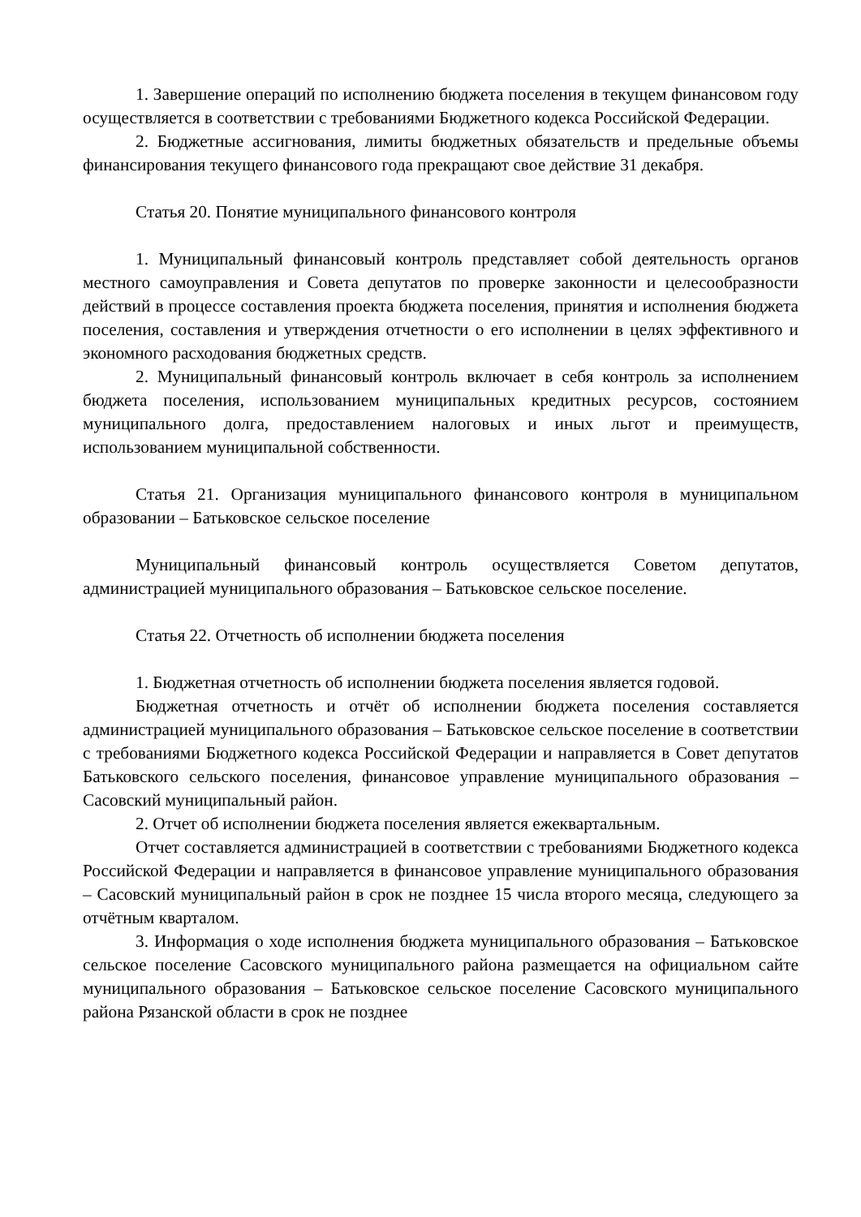1. Завершение операций по исполнению бюджета поселения в текущем финансовом году осуществляется в соответствии с требованиями Бюджетного кодекса Российской Федерации.
2. Бюджетные ассигнования, лимиты бюджетных обязательств и предельные объемы финансирования текущего финансового года прекращают свое действие 31 декабря.
Статья 20. Понятие муниципального финансового контроля
1. Муниципальный финансовый контроль представляет собой деятельность органов местного самоуправления и Совета депутатов по проверке законности и целесообразности действий в процессе составления проекта бюджета поселения, принятия и исполнения бюджета поселения, составления и утверждения отчетности о его исполнении в целях эффективного и экономного расходования бюджетных средств.
2. Муниципальный финансовый контроль включает в себя контроль за исполнением бюджета поселения, использованием муниципальных кредитных ресурсов, состоянием муниципального долга, предоставлением налоговых и иных льгот и преимуществ, использованием муниципальной собственности.
Статья 21. Организация муниципального финансового контроля в муниципальном образовании – Батьковское сельское поселение
Муниципальный финансовый контроль осуществляется Советом депутатов, администрацией муниципального образования – Батьковское сельское поселение.
Статья 22. Отчетность об исполнении бюджета поселения
1. Бюджетная отчетность об исполнении бюджета поселения является годовой.
Бюджетная отчетность и отчёт об исполнении бюджета поселения составляется администрацией муниципального образования – Батьковское сельское поселение в соответствии с требованиями Бюджетного кодекса Российской Федерации и направляется в Совет депутатов Батьковского сельского поселения, финансовое управление муниципального образования – Сасовский муниципальный район.
2. Отчет об исполнении бюджета поселения является ежеквартальным.
Отчет составляется администрацией в соответствии с требованиями Бюджетного кодекса Российской Федерации и направляется в финансовое управление муниципального образования – Сасовский муниципальный район в срок не позднее 15 числа второго месяца, следующего за отчётным кварталом.
3. Информация о ходе исполнения бюджета муниципального образования – Батьковское сельское поселение Сасовского муниципального района размещается на официальном сайте муниципального образования – Батьковское сельское поселение Сасовского муниципального района Рязанской области в срок не позднее